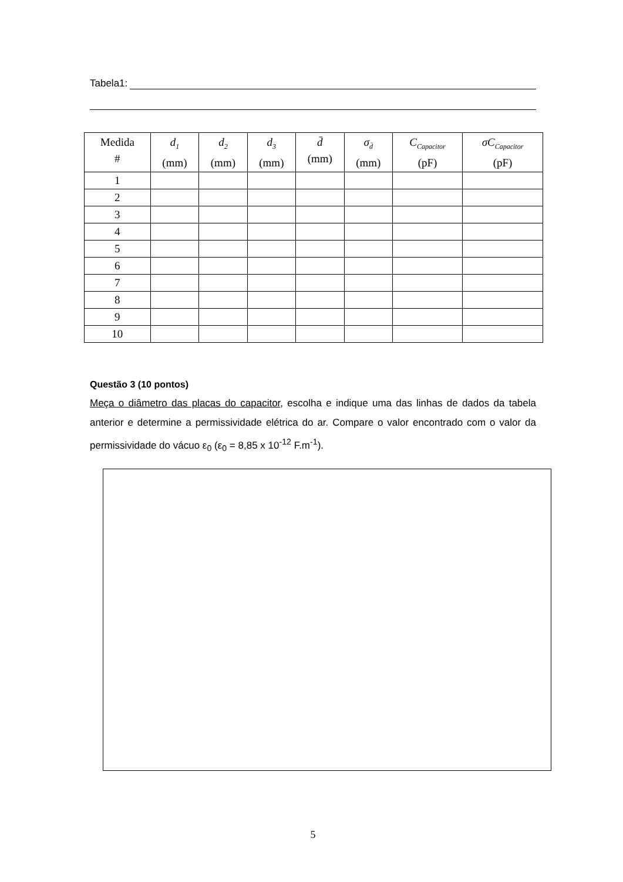Tabela1:
| Medida # | d<sub>1</sub> (mm) | d<sub>2</sub> (mm) | d<sub>3</sub> (mm) | d̄ (mm) | σ<sub>d̄</sub> (mm) | C<sub>Capacitor</sub> (pF) | σC<sub>Capacitor</sub> (pF) |
| --- | --- | --- | --- | --- | --- | --- | --- |
| 1 | | | | | | | |
| 2 | | | | | | | |
| 3 | | | | | | | |
| 4 | | | | | | | |
| 5 | | | | | | | |
| 6 | | | | | | | |
| 7 | | | | | | | |
| 8 | | | | | | | |
| 9 | | | | | | | |
| 10 | | | | | | | |
Questão 3 (10 pontos)
Meça o diâmetro das placas do capacitor, escolha e indique uma das linhas de dados da tabela anterior e determine a permissividade elétrica do ar. Compare o valor encontrado com o valor da permissividade do vácuo ε<sub>0</sub> (ε<sub>0</sub> = 8,85 x 10<sup>-12</sup> F.m<sup>-1</sup>).
5